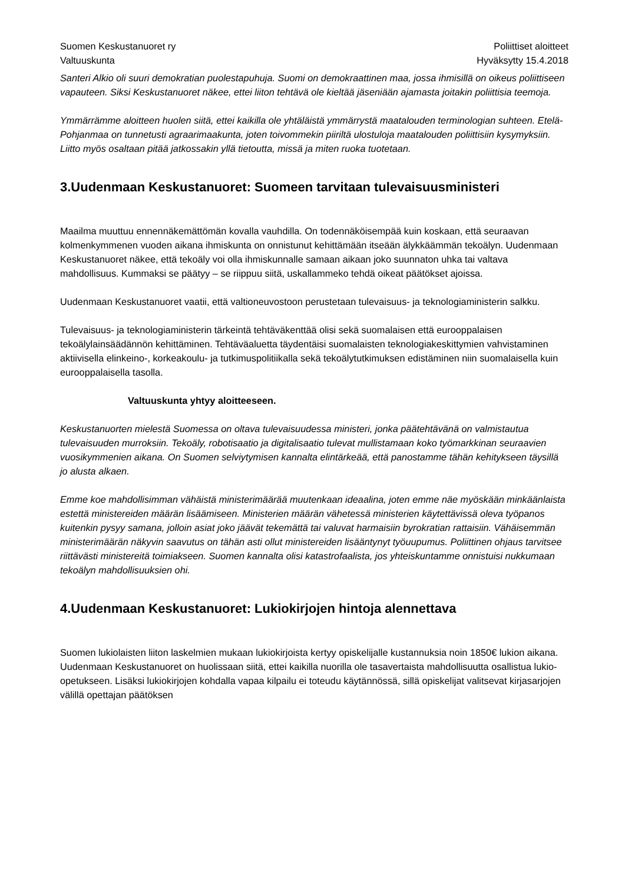Suomen Keskustanuoret ry
Valtuuskunta
Poliittiset aloitteet
Hyväksytty 15.4.2018
Santeri Alkio oli suuri demokratian puolestapuhuja. Suomi on demokraattinen maa, jossa ihmisillä on oikeus poliittiseen vapauteen. Siksi Keskustanuoret näkee, ettei liiton tehtävä ole kieltää jäseniään ajamasta joitakin poliittisia teemoja.
Ymmärrämme aloitteen huolen siitä, ettei kaikilla ole yhtäläistä ymmärrystä maatalouden terminologian suhteen. Etelä-Pohjanmaa on tunnetusti agraarimaakunta, joten toivommekin piiriltä ulostuloja maatalouden poliittisiin kysymyksiin. Liitto myös osaltaan pitää jatkossakin yllä tietoutta, missä ja miten ruoka tuotetaan.
3.Uudenmaan Keskustanuoret: Suomeen tarvitaan tulevaisuusministeri
Maailma muuttuu ennennäkemättömän kovalla vauhdilla. On todennäköisempää kuin koskaan, että seuraavan kolmenkymmenen vuoden aikana ihmiskunta on onnistunut kehittämään itseään älykkäämmän tekoälyn. Uudenmaan Keskustanuoret näkee, että tekoäly voi olla ihmiskunnalle samaan aikaan joko suunnaton uhka tai valtava mahdollisuus. Kummaksi se päätyy – se riippuu siitä, uskallammeko tehdä oikeat päätökset ajoissa.
Uudenmaan Keskustanuoret vaatii, että valtioneuvostoon perustetaan tulevaisuus- ja teknologiaministerin salkku.
Tulevaisuus- ja teknologiaministerin tärkeintä tehtäväkenttää olisi sekä suomalaisen että eurooppalaisen tekoälylainsäädännön kehittäminen. Tehtäväaluetta täydentäisi suomalaisten teknologiakeskittymien vahvistaminen aktiivisella elinkeino-, korkeakoulu- ja tutkimuspolitiikalla sekä tekoälytutkimuksen edistäminen niin suomalaisella kuin eurooppalaisella tasolla.
Valtuuskunta yhtyy aloitteeseen.
Keskustanuorten mielestä Suomessa on oltava tulevaisuudessa ministeri, jonka päätehtävänä on valmistautua tulevaisuuden murroksiin. Tekoäly, robotisaatio ja digitalisaatio tulevat mullistamaan koko työmarkkinan seuraavien vuosikymmenien aikana. On Suomen selviytymisen kannalta elintärkeää, että panostamme tähän kehitykseen täysillä jo alusta alkaen.
Emme koe mahdollisimman vähäistä ministerimäärää muutenkaan ideaalina, joten emme näe myöskään minkäänlaista estettä ministereiden määrän lisäämiseen. Ministerien määrän vähetessä ministerien käytettävissä oleva työpanos kuitenkin pysyy samana, jolloin asiat joko jäävät tekemättä tai valuvat harmaisiin byrokratian rattaisiin. Vähäisemmän ministerimäärän näkyvin saavutus on tähän asti ollut ministereiden lisääntynyt työuupumus. Poliittinen ohjaus tarvitsee riittävästi ministereitä toimiakseen. Suomen kannalta olisi katastrofaalista, jos yhteiskuntamme onnistuisi nukkumaan tekoälyn mahdollisuuksien ohi.
4.Uudenmaan Keskustanuoret: Lukiokirjojen hintoja alennettava
Suomen lukiolaisten liiton laskelmien mukaan lukiokirjoista kertyy opiskelijalle kustannuksia noin 1850€ lukion aikana. Uudenmaan Keskustanuoret on huolissaan siitä, ettei kaikilla nuorilla ole tasavertaista mahdollisuutta osallistua lukio-opetukseen. Lisäksi lukiokirjojen kohdalla vapaa kilpailu ei toteudu käytännössä, sillä opiskelijat valitsevat kirjasarjojen välillä opettajan päätöksen